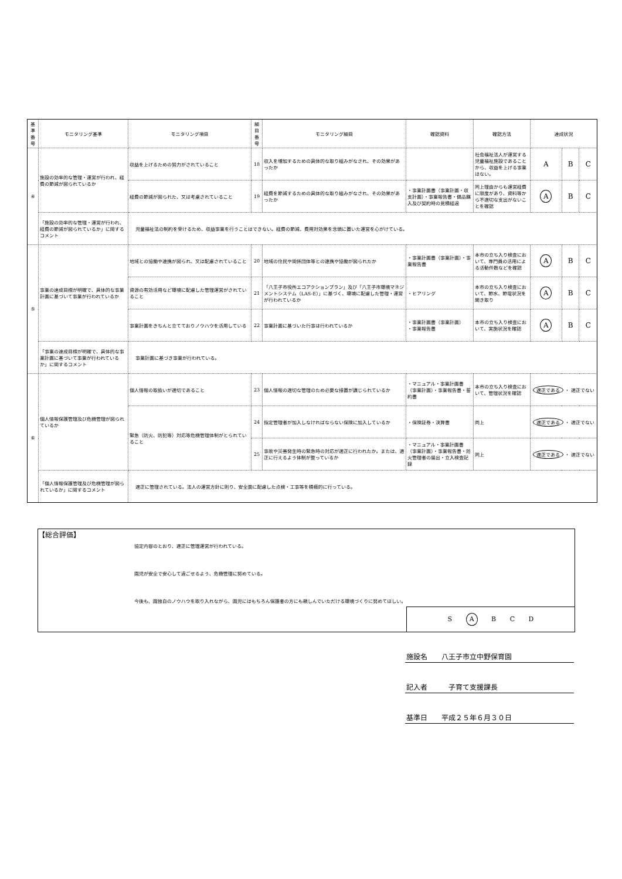| 基準番号 | モニタリング基準 | モニタリング項目 | 細目番号 | モニタリング細目 | 確認資料 | 確認方法 | 達成状況 | | |
| --- | --- | --- | --- | --- | --- | --- | --- | --- | --- |
| ④ | 施設の効率的な管理・運営が行われ、経費の節減が図られているか | 収益を上げるための努力がされていること | 18 | 収入を増加するための具体的な取り組みがなされ、その効果があったか | | 社会福祉法人が運営する児童福祉施設であることから、収益を上げる事業はない。 | A | B | C |
| | | 経費の節減が図られた、又は考慮されていること | 19 | 経費を節減するための具体的な取り組みがなされ、その効果があったか | ・事業計画書（事業計画・収支計画）・事業報告書・備品購入及び契約時の見積経過 | 同上理由からも運営経費に限度があり、資料等から不適切な支出がないことを確認 | A | B | C |
| | 「施設の効率的な管理・運営が行われ、経費の節減が図られているか」に関するコメント | 児童福祉法の制約を受けるため、収益事業を行うことはできない。経費の節減、費用対効果を念頭に置いた運営を心がけている。 | | | | | | | |
| ⑤ | 事業の達成目標が明確で、具体的な事業計画に基づいて事業が行われているか | 地域との協働や連携が図られ、又は配慮されていること | 20 | 地域の住民や関係団体等との連携や協働が図られたか | ・事業計画書（事業計画）・事業報告書 | 本市の立ち入り検査において、専門員の活用による活動件数などを確認 | A | B | C |
| | | 資源の有効活用など環境に配慮した管理運営がされていること | 21 | 「八王子市役所エコアクションプラン」及び「八王子市環境マネジメントシステム（LAS-E）」に基づく、環境に配慮した管理・運営が行われているか | ・ヒアリング | 本市の立ち入り検査において、節水、節電状況を聞き取り | A | B | C |
| | | 事業計画をきちんと立てておりノウハウを活用している | 22 | 事業計画に基づいた行事は行われているか | ・事業計画書（事業計画） ・事業報告書 | 本市の立ち入り検査において、実施状況を確認 | A | B | C |
| | 「事業の達成目標が明確で、具体的な事業計画に基づいて事業が行われているか」に関するコメント | 事業計画に基づき事業が行われている。 | | | | | | | |
| ⑥ | 個人情報保護管理及び危機管理が図られているか | 個人情報の取扱いが適切であること | 23 | 個人情報の適切な管理のため必要な措置が講じられているか | ・マニュアル・事業計画書（事業計画）・事業報告書・誓約書 | 本市の立ち入り検査において、管理状況を確認 | 適正である ・ 適正でない | | |
| | | 緊急（防火、防犯等）対応等危機管理体制がとられていること | 24 | 指定管理者が加入しなければならない保険に加入しているか | ・保険証券・決算書 | 同上 | 適正である ・ 適正でない | | |
| | | | 25 | 事故や災害発生時の緊急時の対応が適正に行われたか。または、適正に行えるよう体制が整っているか | ・マニュアル・事業計画書（事業計画）・事業報告書・防火管理者の届出・立入検査記録 | 同上 | 適正である ・ 適正でない | | |
| | 「個人情報保護管理及び危機管理が図られているか」に関するコメント | 適正に管理されている。法人の運営方針に則り、安全面に配慮した点検・工事等を積極的に行っている。 | | | | | | | |
【総合評価】
協定内容のとおり、適正に管理運営が行われている。
園児が安全で安心して過ごせるよう、危機管理に努めている。
今後も、園独自のノウハウを取り入れながら、園児にはもちろん保護者の方にも親しんでいただける環境づくりに努めてほしい。
S A B C D
施設名　　八王子市立中野保育園
記入者　　　子育て支援課長
基準日　　平成２５年６月３０日